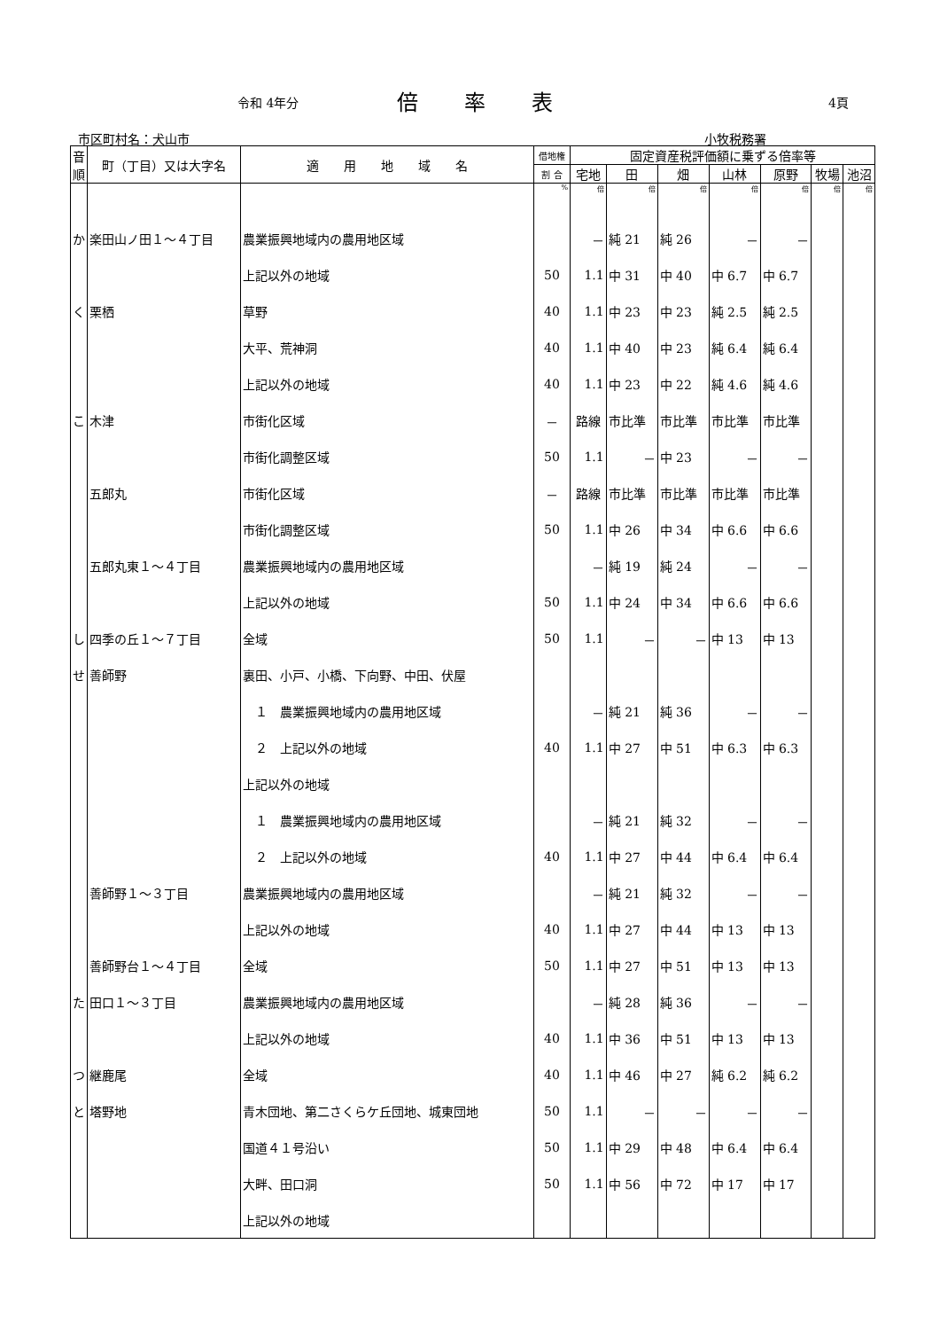令和 4年分 倍率表 4頁
市区町村名：犬山市 小牧税務署
| 音順 | 町（丁目）又は大字名 | 適 用 地 域 名 | 借地権 | 固定資産税評価額に乗ずる倍率等 | | | | | | |
| --- | --- | --- | --- | --- | --- | --- | --- | --- | --- | --- |
| | | | 割 合 | 宅地 | 田 | 畑 | 山林 | 原野 | 牧場 | 池沼 |
| | | | % | 倍 | 倍 | 倍 | 倍 | 倍 | 倍 | 倍 |
| か | 楽田山ノ田１～４丁目 | 農業振興地域内の農用地区域 | | － | 純 21 | 純 26 | － | － | | |
| | | 上記以外の地域 | 50 | 1.1 | 中 31 | 中 40 | 中 6.7 | 中 6.7 | | |
| く | 栗栖 | 草野 | 40 | 1.1 | 中 23 | 中 23 | 純 2.5 | 純 2.5 | | |
| | | 大平、荒神洞 | 40 | 1.1 | 中 40 | 中 23 | 純 6.4 | 純 6.4 | | |
| | | 上記以外の地域 | 40 | 1.1 | 中 23 | 中 22 | 純 4.6 | 純 4.6 | | |
| こ | 木津 | 市街化区域 | － | 路線 | 市比準 | 市比準 | 市比準 | 市比準 | | |
| | | 市街化調整区域 | 50 | 1.1 | － | 中 23 | － | － | | |
| | 五郎丸 | 市街化区域 | － | 路線 | 市比準 | 市比準 | 市比準 | 市比準 | | |
| | | 市街化調整区域 | 50 | 1.1 | 中 26 | 中 34 | 中 6.6 | 中 6.6 | | |
| | 五郎丸東１～４丁目 | 農業振興地域内の農用地区域 | | － | 純 19 | 純 24 | － | － | | |
| | | 上記以外の地域 | 50 | 1.1 | 中 24 | 中 34 | 中 6.6 | 中 6.6 | | |
| し | 四季の丘１～７丁目 | 全域 | 50 | 1.1 | － | － | 中 13 | 中 13 | | |
| せ | 善師野 | 裏田、小戸、小橋、下向野、中田、伏屋 | | | | | | | | |
| | | １ 農業振興地域内の農用地区域 | | － | 純 21 | 純 36 | － | － | | |
| | | ２ 上記以外の地域 | 40 | 1.1 | 中 27 | 中 51 | 中 6.3 | 中 6.3 | | |
| | | 上記以外の地域 | | | | | | | | |
| | | １ 農業振興地域内の農用地区域 | | － | 純 21 | 純 32 | － | － | | |
| | | ２ 上記以外の地域 | 40 | 1.1 | 中 27 | 中 44 | 中 6.4 | 中 6.4 | | |
| | 善師野１～３丁目 | 農業振興地域内の農用地区域 | | － | 純 21 | 純 32 | － | － | | |
| | | 上記以外の地域 | 40 | 1.1 | 中 27 | 中 44 | 中 13 | 中 13 | | |
| | 善師野台１～４丁目 | 全域 | 50 | 1.1 | 中 27 | 中 51 | 中 13 | 中 13 | | |
| た | 田口１～３丁目 | 農業振興地域内の農用地区域 | | － | 純 28 | 純 36 | － | － | | |
| | | 上記以外の地域 | 40 | 1.1 | 中 36 | 中 51 | 中 13 | 中 13 | | |
| つ | 継鹿尾 | 全域 | 40 | 1.1 | 中 46 | 中 27 | 純 6.2 | 純 6.2 | | |
| と | 塔野地 | 青木団地、第二さくらケ丘団地、城東団地 | 50 | 1.1 | － | － | － | － | | |
| | | 国道４１号沿い | 50 | 1.1 | 中 29 | 中 48 | 中 6.4 | 中 6.4 | | |
| | | 大畔、田口洞 | 50 | 1.1 | 中 56 | 中 72 | 中 17 | 中 17 | | |
| | | 上記以外の地域 | | | | | | | | |